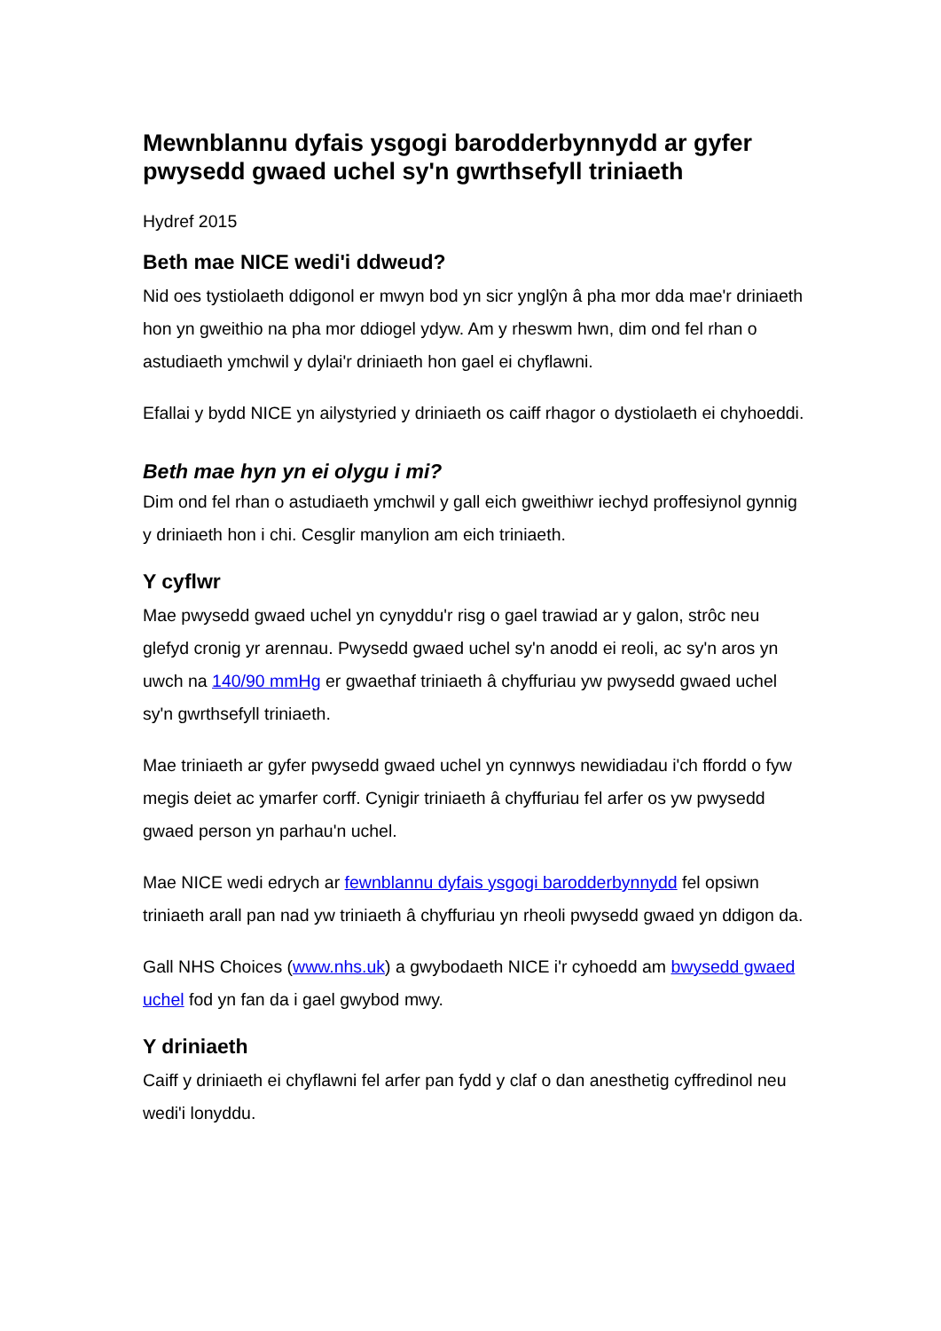Mewnblannu dyfais ysgogi barodderbynnydd ar gyfer pwysedd gwaed uchel sy'n gwrthsefyll triniaeth
Hydref 2015
Beth mae NICE wedi'i ddweud?
Nid oes tystiolaeth ddigonol er mwyn bod yn sicr ynglŷn â pha mor dda mae'r driniaeth hon yn gweithio na pha mor ddiogel ydyw. Am y rheswm hwn, dim ond fel rhan o astudiaeth ymchwil y dylai'r driniaeth hon gael ei chyflawni.
Efallai y bydd NICE yn ailystyried y driniaeth os caiff rhagor o dystiolaeth ei chyhoeddi.
Beth mae hyn yn ei olygu i mi?
Dim ond fel rhan o astudiaeth ymchwil y gall eich gweithiwr iechyd proffesiynol gynnig y driniaeth hon i chi. Cesglir manylion am eich triniaeth.
Y cyflwr
Mae pwysedd gwaed uchel yn cynyddu'r risg o gael trawiad ar y galon, strôc neu glefyd cronig yr arennau. Pwysedd gwaed uchel sy'n anodd ei reoli, ac sy'n aros yn uwch na 140/90 mmHg er gwaethaf triniaeth â chyffuriau yw pwysedd gwaed uchel sy'n gwrthsefyll triniaeth.
Mae triniaeth ar gyfer pwysedd gwaed uchel yn cynnwys newidiadau i'ch ffordd o fyw megis deiet ac ymarfer corff. Cynigir triniaeth â chyffuriau fel arfer os yw pwysedd gwaed person yn parhau'n uchel.
Mae NICE wedi edrych ar fewnblannu dyfais ysgogi barodderbynnydd fel opsiwn triniaeth arall pan nad yw triniaeth â chyffuriau yn rheoli pwysedd gwaed yn ddigon da.
Gall NHS Choices (www.nhs.uk) a gwybodaeth NICE i'r cyhoedd am bwysedd gwaed uchel fod yn fan da i gael gwybod mwy.
Y driniaeth
Caiff y driniaeth ei chyflawni fel arfer pan fydd y claf o dan anesthetig cyffredinol neu wedi'i lonyddu.